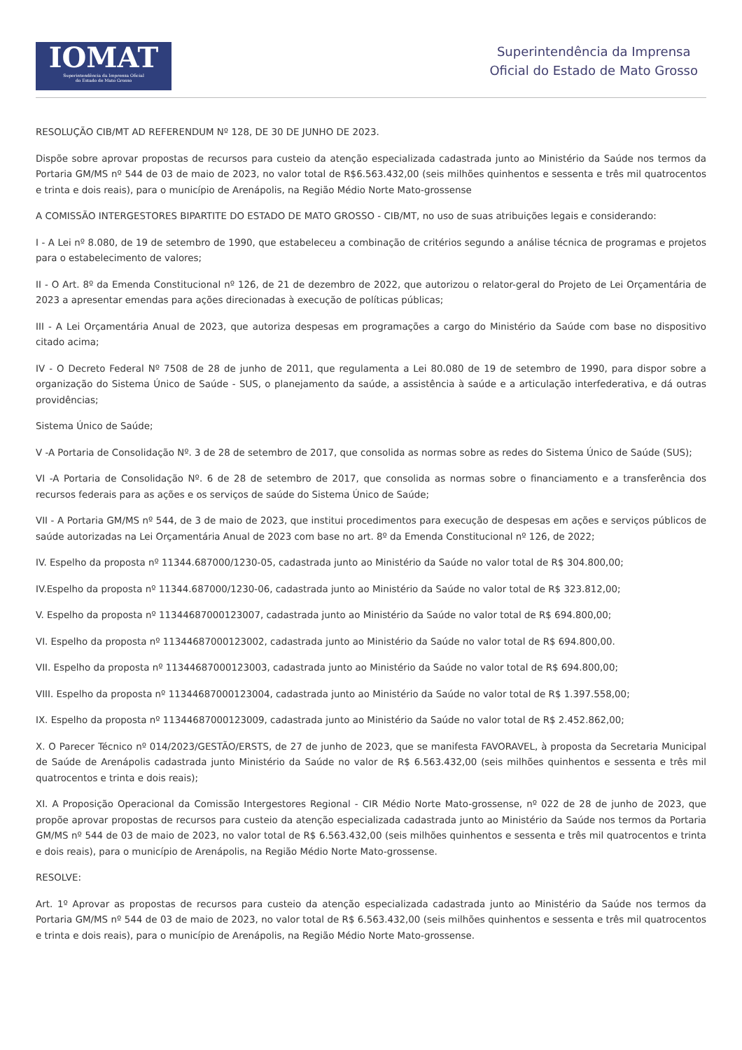IOMAT
Superintendência da Imprensa Oficial
do Estado de Mato Grosso
Superintendência da Imprensa
Oficial do Estado de Mato Grosso
RESOLUÇÃO CIB/MT AD REFERENDUM Nº 128, DE 30 DE JUNHO DE 2023.
Dispõe sobre aprovar propostas de recursos para custeio da atenção especializada cadastrada junto ao Ministério da Saúde nos termos da Portaria GM/MS nº 544 de 03 de maio de 2023, no valor total de R$6.563.432,00 (seis milhões quinhentos e sessenta e três mil quatrocentos e trinta e dois reais), para o município de Arenápolis, na Região Médio Norte Mato-grossense
A COMISSÃO INTERGESTORES BIPARTITE DO ESTADO DE MATO GROSSO - CIB/MT, no uso de suas atribuições legais e considerando:
I - A Lei nº 8.080, de 19 de setembro de 1990, que estabeleceu a combinação de critérios segundo a análise técnica de programas e projetos para o estabelecimento de valores;
II - O Art. 8º da Emenda Constitucional nº 126, de 21 de dezembro de 2022, que autorizou o relator-geral do Projeto de Lei Orçamentária de 2023 a apresentar emendas para ações direcionadas à execução de políticas públicas;
III - A Lei Orçamentária Anual de 2023, que autoriza despesas em programações a cargo do Ministério da Saúde com base no dispositivo citado acima;
IV - O Decreto Federal Nº 7508 de 28 de junho de 2011, que regulamenta a Lei 80.080 de 19 de setembro de 1990, para dispor sobre a organização do Sistema Único de Saúde - SUS, o planejamento da saúde, a assistência à saúde e a articulação interfederativa, e dá outras providências;
Sistema Único de Saúde;
V -A Portaria de Consolidação Nº. 3 de 28 de setembro de 2017, que consolida as normas sobre as redes do Sistema Único de Saúde (SUS);
VI -A Portaria de Consolidação Nº. 6 de 28 de setembro de 2017, que consolida as normas sobre o financiamento e a transferência dos recursos federais para as ações e os serviços de saúde do Sistema Único de Saúde;
VII - A Portaria GM/MS nº 544, de 3 de maio de 2023, que institui procedimentos para execução de despesas em ações e serviços públicos de saúde autorizadas na Lei Orçamentária Anual de 2023 com base no art. 8º da Emenda Constitucional nº 126, de 2022;
IV. Espelho da proposta nº 11344.687000/1230-05, cadastrada junto ao Ministério da Saúde no valor total de R$ 304.800,00;
IV.Espelho da proposta nº 11344.687000/1230-06, cadastrada junto ao Ministério da Saúde no valor total de R$ 323.812,00;
V. Espelho da proposta nº 11344687000123007, cadastrada junto ao Ministério da Saúde no valor total de R$ 694.800,00;
VI. Espelho da proposta nº 11344687000123002, cadastrada junto ao Ministério da Saúde no valor total de R$ 694.800,00.
VII. Espelho da proposta nº 11344687000123003, cadastrada junto ao Ministério da Saúde no valor total de R$ 694.800,00;
VIII. Espelho da proposta nº 11344687000123004, cadastrada junto ao Ministério da Saúde no valor total de R$ 1.397.558,00;
IX. Espelho da proposta nº 11344687000123009, cadastrada junto ao Ministério da Saúde no valor total de R$ 2.452.862,00;
X. O Parecer Técnico nº 014/2023/GESTÃO/ERSTS, de 27 de junho de 2023, que se manifesta FAVORAVEL, à proposta da Secretaria Municipal de Saúde de Arenápolis cadastrada junto Ministério da Saúde no valor de R$ 6.563.432,00 (seis milhões quinhentos e sessenta e três mil quatrocentos e trinta e dois reais);
XI. A Proposição Operacional da Comissão Intergestores Regional - CIR Médio Norte Mato-grossense, nº 022 de 28 de junho de 2023, que propõe aprovar propostas de recursos para custeio da atenção especializada cadastrada junto ao Ministério da Saúde nos termos da Portaria GM/MS nº 544 de 03 de maio de 2023, no valor total de R$ 6.563.432,00 (seis milhões quinhentos e sessenta e três mil quatrocentos e trinta e dois reais), para o município de Arenápolis, na Região Médio Norte Mato-grossense.
RESOLVE:
Art. 1º Aprovar as propostas de recursos para custeio da atenção especializada cadastrada junto ao Ministério da Saúde nos termos da Portaria GM/MS nº 544 de 03 de maio de 2023, no valor total de R$ 6.563.432,00 (seis milhões quinhentos e sessenta e três mil quatrocentos e trinta e dois reais), para o município de Arenápolis, na Região Médio Norte Mato-grossense.